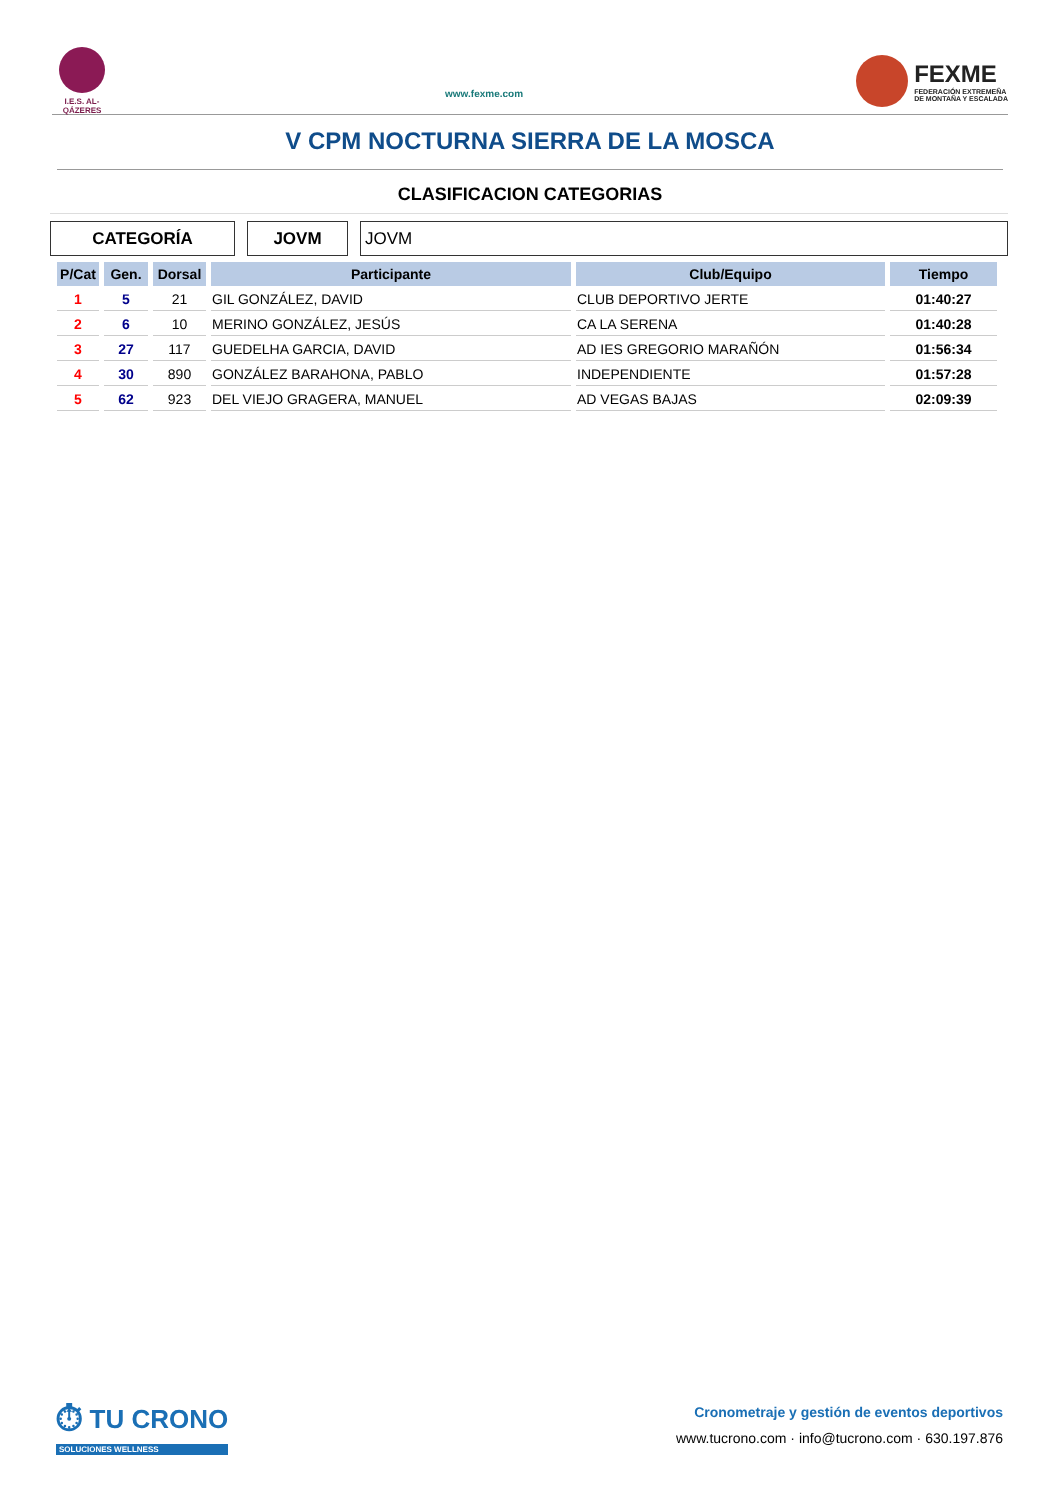I.E.S. AL-QÁZERES
www.fexme.com
FEXME
FEDERACIÓN EXTREMEÑA
DE MONTAÑA Y ESCALADA
V CPM NOCTURNA SIERRA DE LA MOSCA
CLASIFICACION CATEGORIAS
CATEGORÍA JOVM JOVM
| P/Cat | Gen. | Dorsal | Participante | Club/Equipo | Tiempo |
| --- | --- | --- | --- | --- | --- |
| 1 | 5 | 21 | GIL GONZÁLEZ, DAVID | CLUB DEPORTIVO JERTE | 01:40:27 |
| 2 | 6 | 10 | MERINO GONZÁLEZ, JESÚS | CA LA SERENA | 01:40:28 |
| 3 | 27 | 117 | GUEDELHA GARCIA, DAVID | AD IES GREGORIO MARAÑÓN | 01:56:34 |
| 4 | 30 | 890 | GONZÁLEZ BARAHONA, PABLO | INDEPENDIENTE | 01:57:28 |
| 5 | 62 | 923 | DEL VIEJO GRAGERA, MANUEL | AD VEGAS BAJAS | 02:09:39 |
⏱ TU CRONO
SOLUCIONES WELLNESS
Cronometraje y gestión de eventos deportivos
www.tucrono.com · info@tucrono.com · 630.197.876